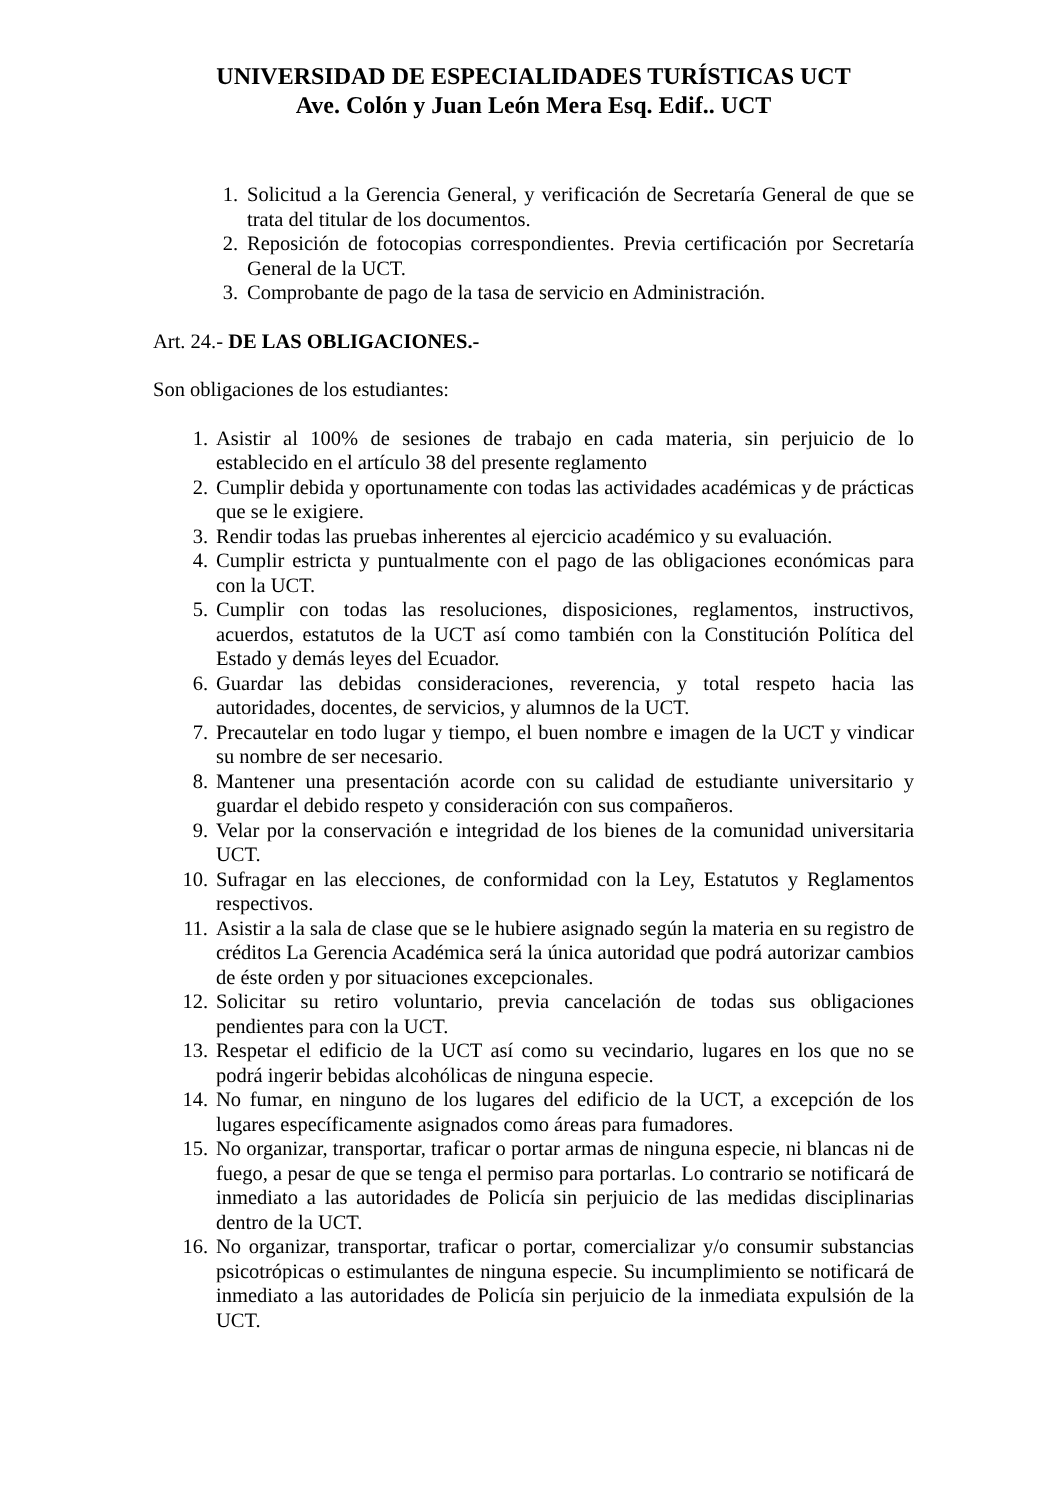UNIVERSIDAD DE ESPECIALIDADES TURÍSTICAS UCT
Ave. Colón y Juan León Mera Esq. Edif.. UCT
1. Solicitud a la Gerencia General, y verificación de Secretaría General de que se trata del titular de los documentos.
2. Reposición de fotocopias correspondientes. Previa certificación por Secretaría General de la UCT.
3. Comprobante de pago de la tasa de servicio en Administración.
Art. 24.- DE LAS OBLIGACIONES.-
Son obligaciones de los estudiantes:
1. Asistir al 100% de sesiones de trabajo en cada materia, sin perjuicio de lo establecido en el artículo 38 del presente reglamento
2. Cumplir debida y oportunamente con todas las actividades académicas y de prácticas que se le exigiere.
3. Rendir todas las pruebas inherentes al ejercicio académico y su evaluación.
4. Cumplir estricta y puntualmente con el pago de las obligaciones económicas para con la UCT.
5. Cumplir con todas las resoluciones, disposiciones, reglamentos, instructivos, acuerdos, estatutos de la UCT así como también con la Constitución Política del Estado y demás leyes del Ecuador.
6. Guardar las debidas consideraciones, reverencia, y total respeto hacia las autoridades, docentes, de servicios, y alumnos de la UCT.
7. Precautelar en todo lugar y tiempo, el buen nombre e imagen de la UCT y vindicar su nombre de ser necesario.
8. Mantener una presentación acorde con su calidad de estudiante universitario y guardar el debido respeto y consideración con sus compañeros.
9. Velar por la conservación e integridad de los bienes de la comunidad universitaria UCT.
10. Sufragar en las elecciones, de conformidad con la Ley, Estatutos y Reglamentos respectivos.
11. Asistir a la sala de clase que se le hubiere asignado según la materia en su registro de créditos La Gerencia Académica será la única autoridad que podrá autorizar cambios de éste orden y por situaciones excepcionales.
12. Solicitar su retiro voluntario, previa cancelación de todas sus obligaciones pendientes para con la UCT.
13. Respetar el edificio de la UCT así como su vecindario, lugares en los que no se podrá ingerir bebidas alcohólicas de ninguna especie.
14. No fumar, en ninguno de los lugares del edificio de la UCT, a excepción de los lugares específicamente asignados como áreas para fumadores.
15. No organizar, transportar, traficar o portar armas de ninguna especie, ni blancas ni de fuego, a pesar de que se tenga el permiso para portarlas. Lo contrario se notificará de inmediato a las autoridades de Policía sin perjuicio de las medidas disciplinarias dentro de la UCT.
16. No organizar, transportar, traficar o portar, comercializar y/o consumir substancias psicotrópicas o estimulantes de ninguna especie. Su incumplimiento se notificará de inmediato a las autoridades de Policía sin perjuicio de la inmediata expulsión de la UCT.